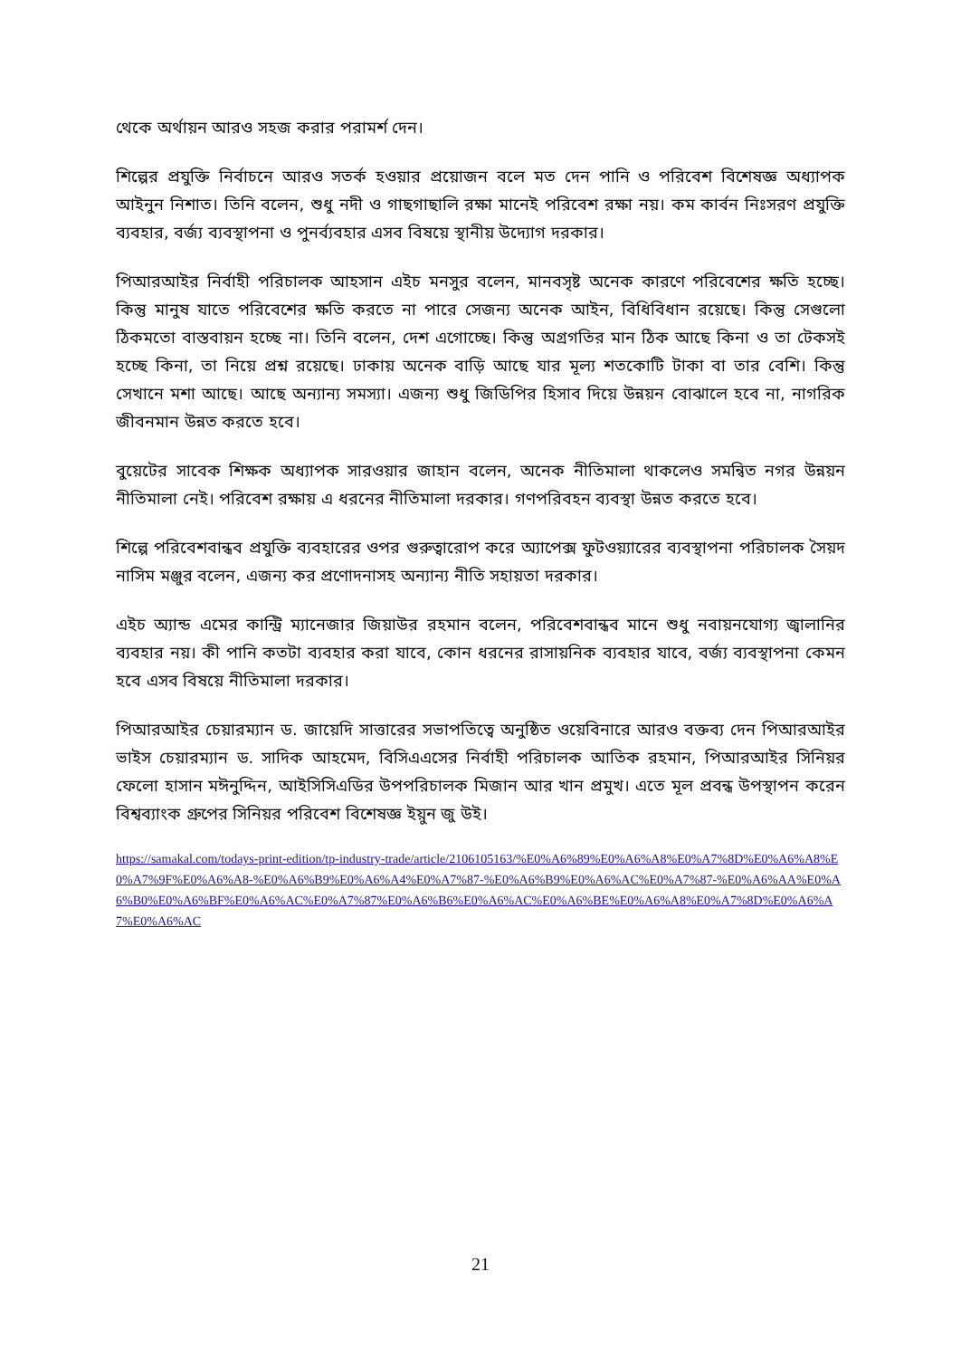থেকে অর্থায়ন আরও সহজ করার পরামর্শ দেন।
শিল্পের প্রযুক্তি নির্বাচনে আরও সতর্ক হওয়ার প্রয়োজন বলে মত দেন পানি ও পরিবেশ বিশেষজ্ঞ অধ্যাপক আইনুন নিশাত। তিনি বলেন, শুধু নদী ও গাছগাছালি রক্ষা মানেই পরিবেশ রক্ষা নয়। কম কার্বন নিঃসরণ প্রযুক্তি ব্যবহার, বর্জ্য ব্যবস্থাপনা ও পুনর্ব্যবহার এসব বিষয়ে স্থানীয় উদ্যোগ দরকার।
পিআরআইর নির্বাহী পরিচালক আহসান এইচ মনসুর বলেন, মানবসৃষ্ট অনেক কারণে পরিবেশের ক্ষতি হচ্ছে। কিন্তু মানুষ যাতে পরিবেশের ক্ষতি করতে না পারে সেজন্য অনেক আইন, বিধিবিধান রয়েছে। কিন্তু সেগুলো ঠিকমতো বাস্তবায়ন হচ্ছে না। তিনি বলেন, দেশ এগোচ্ছে। কিন্তু অগ্রগতির মান ঠিক আছে কিনা ও তা টেকসই হচ্ছে কিনা, তা নিয়ে প্রশ্ন রয়েছে। ঢাকায় অনেক বাড়ি আছে যার মূল্য শতকোটি টাকা বা তার বেশি। কিন্তু সেখানে মশা আছে। আছে অন্যান্য সমস্যা। এজন্য শুধু জিডিপির হিসাব দিয়ে উন্নয়ন বোঝালে হবে না, নাগরিক জীবনমান উন্নত করতে হবে।
বুয়েটের সাবেক শিক্ষক অধ্যাপক সারওয়ার জাহান বলেন, অনেক নীতিমালা থাকলেও সমন্বিত নগর উন্নয়ন নীতিমালা নেই। পরিবেশ রক্ষায় এ ধরনের নীতিমালা দরকার। গণপরিবহন ব্যবস্থা উন্নত করতে হবে।
শিল্পে পরিবেশবান্ধব প্রযুক্তি ব্যবহারের ওপর গুরুত্বারোপ করে অ্যাপেক্স ফুটওয়্যারের ব্যবস্থাপনা পরিচালক সৈয়দ নাসিম মঞ্জুর বলেন, এজন্য কর প্রণোদনাসহ অন্যান্য নীতি সহায়তা দরকার।
এইচ অ্যান্ড এমের কান্ট্রি ম্যানেজার জিয়াউর রহমান বলেন, পরিবেশবান্ধব মানে শুধু নবায়নযোগ্য জ্বালানির ব্যবহার নয়। কী পানি কতটা ব্যবহার করা যাবে, কোন ধরনের রাসায়নিক ব্যবহার যাবে, বর্জ্য ব্যবস্থাপনা কেমন হবে এসব বিষয়ে নীতিমালা দরকার।
পিআরআইর চেয়ারম্যান ড. জায়েদি সাত্তারের সভাপতিত্বে অনুষ্ঠিত ওয়েবিনারে আরও বক্তব্য দেন পিআরআইর ভাইস চেয়ারম্যান ড. সাদিক আহমেদ, বিসিএএসের নির্বাহী পরিচালক আতিক রহমান, পিআরআইর সিনিয়র ফেলো হাসান মঈনুদ্দিন, আইসিসিএডির উপপরিচালক মিজান আর খান প্রমুখ। এতে মূল প্রবন্ধ উপস্থাপন করেন বিশ্বব্যাংক গ্রুপের সিনিয়র পরিবেশ বিশেষজ্ঞ ইয়ুন জু উই।
https://samakal.com/todays-print-edition/tp-industry-trade/article/2106105163/%E0%A6%89%E0%A6%A8%E0%A7%8D%E0%A6%A8%E0%A7%9F%E0%A6%A8-%E0%A6%B9%E0%A6%A4%E0%A7%87-%E0%A6%B9%E0%A6%AC%E0%A7%87-%E0%A6%AA%E0%A6%B0%E0%A6%BF%E0%A6%AC%E0%A7%87%E0%A6%B6%E0%A6%AC%E0%A6%BE%E0%A6%A8%E0%A7%8D%E0%A6%A7%E0%A6%AC
21